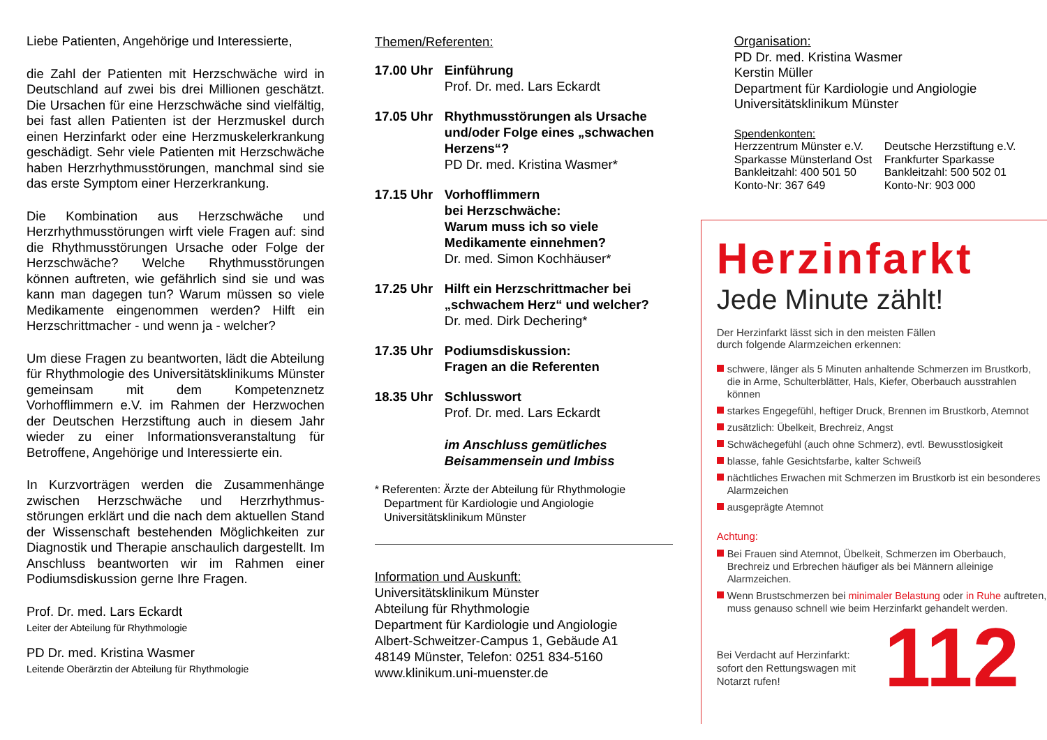Liebe Patienten, Angehörige und Interessierte,
die Zahl der Patienten mit Herzschwäche wird in Deutschland auf zwei bis drei Millionen geschätzt. Die Ursachen für eine Herzschwäche sind vielfältig, bei fast allen Patienten ist der Herzmuskel durch einen Herzinfarkt oder eine Herzmuskelerkrankung geschädigt. Sehr viele Patienten mit Herzschwäche haben Herzrhythmusstörungen, manchmal sind sie das erste Symptom einer Herzerkrankung.
Die Kombination aus Herzschwäche und Herzrhythmusstörungen wirft viele Fragen auf: sind die Rhythmusstörungen Ursache oder Folge der Herzschwäche? Welche Rhythmusstörungen können auftreten, wie gefährlich sind sie und was kann man dagegen tun? Warum müssen so viele Medikamente eingenommen werden? Hilft ein Herzschrittmacher - und wenn ja - welcher?
Um diese Fragen zu beantworten, lädt die Abteilung für Rhythmologie des Universitäts­klinikums Münster gemeinsam mit dem Kompetenz­netz Vorhofflimmern e.V. im Rahmen der Herz­wochen der Deutschen Herzstiftung auch in diesem Jahr wieder zu einer Informationsveranstaltung für Betroffene, Angehörige und Interessierte ein.
In Kurzvorträgen werden die Zusammenhänge zwischen Herzschwäche und Herzrhythmus­störungen erklärt und die nach dem aktuellen Stand der Wissenschaft bestehenden Möglich­keiten zur Diagnostik und Therapie anschaulich dargestellt. Im Anschluss beantworten wir im Rahmen einer Podiumsdiskussion gerne Ihre Fragen.
Prof. Dr. med. Lars Eckardt
Leiter der Abteilung für Rhythmologie
PD Dr. med. Kristina Wasmer
Leitende Oberärztin der Abteilung für Rhythmologie
Themen/Referenten:
17.00 Uhr Einführung
Prof. Dr. med. Lars Eckardt
17.05 Uhr Rhythmusstörungen als Ursache und/oder Folge eines „schwachen Herzens“?
PD Dr. med. Kristina Wasmer*
17.15 Uhr Vorhofflimmern
bei Herzschwäche:
Warum muss ich so viele Medikamente einnehmen?
Dr. med. Simon Kochhäuser*
17.25 Uhr Hilft ein Herzschrittmacher bei „schwachem Herz“ und welcher?
Dr. med. Dirk Dechering*
17.35 Uhr Podiumsdiskussion:
Fragen an die Referenten
18.35 Uhr Schlusswort
Prof. Dr. med. Lars Eckardt
im Anschluss gemütliches Beisammensein und Imbiss
* Referenten: Ärzte der Abteilung für Rhythmologie
Department für Kardiologie und Angiologie
Universitätsklinikum Münster
Information und Auskunft:
Universitätsklinikum Münster
Abteilung für Rhythmologie
Department für Kardiologie und Angiologie
Albert-Schweitzer-Campus 1, Gebäude A1
48149 Münster, Telefon: 0251 834-5160
www.klinikum.uni-muenster.de
Organisation:
PD Dr. med. Kristina Wasmer
Kerstin Müller
Department für Kardiologie und Angiologie
Universitätsklinikum Münster
Spendenkonten:
Herzzentrum Münster e.V.
Sparkasse Münsterland Ost
Bankleitzahl: 400 501 50
Konto-Nr: 367 649
Deutsche Herzstiftung e.V.
Frankfurter Sparkasse
Bankleitzahl: 500 502 01
Konto-Nr: 903 000
Herzinfarkt
Jede Minute zählt!
Der Herzinfarkt lässt sich in den meisten Fällen
durch folgende Alarmzeichen erkennen:
schwere, länger als 5 Minuten anhaltende Schmerzen im Brustkorb, die in Arme, Schulterblätter, Hals, Kiefer, Oberbauch ausstrahlen können
starkes Engegefühl, heftiger Druck, Brennen im Brustkorb, Atemnot
zusätzlich: Übelkeit, Brechreiz, Angst
Schwächegefühl (auch ohne Schmerz), evtl. Bewusstlosigkeit
blasse, fahle Gesichtsfarbe, kalter Schweiß
nächtliches Erwachen mit Schmerzen im Brustkorb ist ein besonderes Alarmzeichen
ausgeprägte Atemnot
Achtung:
Bei Frauen sind Atemnot, Übelkeit, Schmerzen im Oberbauch, Brechreiz und Erbrechen häufiger als bei Männern alleinige Alarmzeichen.
Wenn Brustschmerzen bei minimaler Belastung oder in Ruhe auftreten, muss genauso schnell wie beim Herzinfarkt gehandelt werden.
Bei Verdacht auf Herzinfarkt: sofort den Rettungswagen mit Notarzt rufen!
112